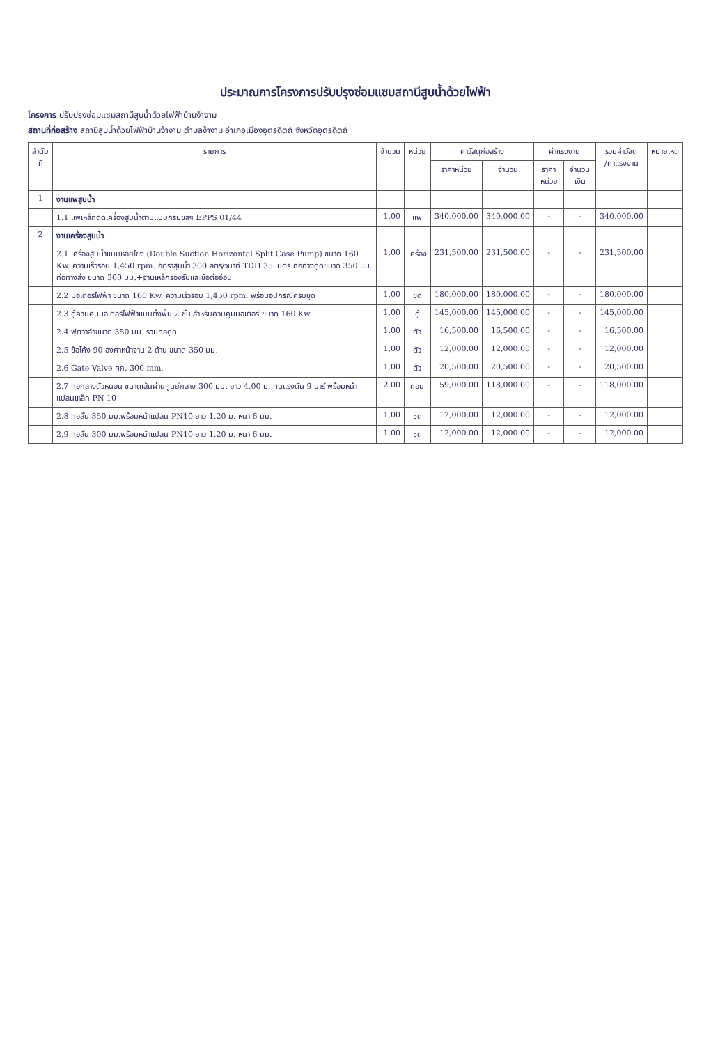ประมาณการโครงการปรับปรุงซ่อมแซมสถานีสูบน้ำด้วยไฟฟ้า
โครงการ ปรับปรุงซ่อมแซมสถานีสูบน้ำด้วยไฟฟ้าบ้านง้างาม
สถานที่ก่อสร้าง สถานีสูบน้ำด้วยไฟฟ้าบ้านง้างาม ตำบลง้างาม อำเภอเมืองอุตรดิตถ์ จังหวัดอุตรดิตถ์
| ลำดับ ที่ | รายการ | จำนวน | หน่วย | ค่าวัสดุก่อสร้าง | | ค่าแรงงาน | | รวมค่าวัสดุ /ค่าแรงงาน | หมายเหตุ |
| --- | --- | --- | --- | --- | --- | --- | --- | --- | --- |
| | | | | ราคาหน่วย | จำนวน | ราคาหน่วย | จำนวนเงิน | | |
| 1 | งานแพสูบน้ำ | | | | | | | | |
| | 1.1 แพเหล็กติดเครื่องสูบน้ำตามแบบกรมชลฯ EPPS 01/44 | 1.00 | แพ | 340,000.00 | 340,000.00 | - | - | 340,000.00 | |
| 2 | งานเครื่องสูบน้ำ | | | | | | | | |
| | 2.1 เครื่องสูบน้ำแบบหอยโข่ง (Double Suction Horizontal Split Case Pump) ขนาด 160 Kw. ความเร็วรอบ 1,450 rpm. อัตราสูบน้ำ 300 ลิตร/วินาที TDH 35 เมตร ท่อทางดูดขนาด 350 มม. ท่อทางส่ง ขนาด 300 มม.+ฐานเหล็กรองรับและข้อต่ออ่อน | 1.00 | เครื่อง | 231,500.00 | 231,500.00 | - | - | 231,500.00 | |
| | 2.2 มอเตอร์ไฟฟ้า ขนาด 160 Kw. ความเร็วรอบ 1,450 rpm. พร้อมอุปกรณ์ครบชุด | 1.00 | ชุด | 180,000.00 | 180,000.00 | - | - | 180,000.00 | |
| | 2.3 ตู้ควบคุมมอเตอร์ไฟฟ้าแบบตั้งพื้น 2 ชั้น สำหรับควบคุมมอเตอร์ ขนาด 160 Kw. | 1.00 | ตู้ | 145,000.00 | 145,000.00 | - | - | 145,000.00 | |
| | 2.4 ฟุตวาล์วขนาด 350 มม. รวมท่อดูด | 1.00 | ตัว | 16,500.00 | 16,500.00 | - | - | 16,500.00 | |
| | 2.5 ข้อโค้ง 90 องศาหน้าจาน 2 ด้าน ขนาด 350 มม. | 1.00 | ตัว | 12,000.00 | 12,000.00 | - | - | 12,000.00 | |
| | 2.6 Gate Valve ศก. 300 mm. | 1.00 | ตัว | 20,500.00 | 20,500.00 | - | - | 20,500.00 | |
| | 2.7 ท่อกลางตัวหนอน ขนาดเส้นผ่านศูนย์กลาง 300 มม. ยาว 4.00 ม. ทนแรงดัน 9 บาร์ พร้อมหน้าแปลนเหล็ก PN 10 | 2.00 | ท่อน | 59,000.00 | 118,000.00 | - | - | 118,000.00 | |
| | 2.8 ท่อสั้น 350 มม.พร้อมหน้าแปลน PN10 ยาว 1.20 ม. หนา 6 มม. | 1.00 | ชุด | 12,000.00 | 12,000.00 | - | - | 12,000.00 | |
| | 2.9 ท่อสั้น 300 มม.พร้อมหน้าแปลน PN10 ยาว 1.20 ม. หนา 6 มม. | 1.00 | ชุด | 12,000.00 | 12,000.00 | - | - | 12,000.00 | |